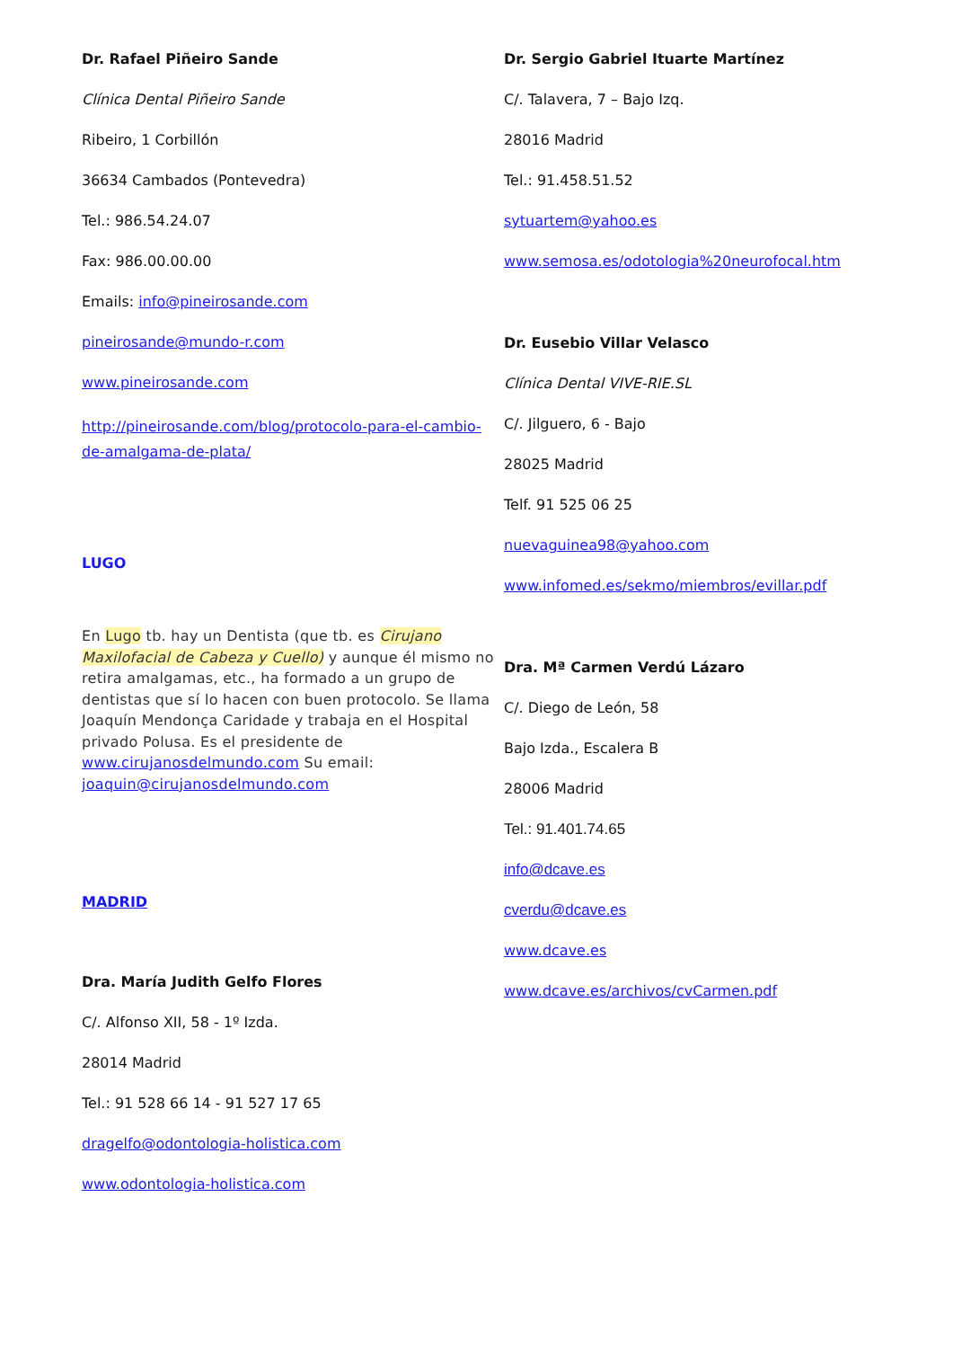Dr. Rafael Piñeiro Sande
Clínica Dental Piñeiro Sande
Ribeiro, 1 Corbillón
36634 Cambados (Pontevedra)
Tel.: 986.54.24.07
Fax: 986.00.00.00
Emails: info@pineirosande.com
pineirosande@mundo-r.com
www.pineirosande.com
http://pineirosande.com/blog/protocolo-para-el-cambio-de-amalgama-de-plata/
LUGO
En Lugo tb. hay un Dentista (que tb. es Cirujano Maxilofacial de Cabeza y Cuello) y aunque él mismo no retira amalgamas, etc., ha formado a un grupo de dentistas que sí lo hacen con buen protocolo. Se llama Joaquín Mendonça Caridade y trabaja en el Hospital privado Polusa. Es el presidente de www.cirujanosdelmundo.com Su email: joaquin@cirujanosdelmundo.com
MADRID
Dra. María Judith Gelfo Flores
C/. Alfonso XII, 58 - 1º Izda.
28014 Madrid
Tel.: 91 528 66 14 - 91 527 17 65
dragelfo@odontologia-holistica.com
www.odontologia-holistica.com
Dr. Sergio Gabriel Ituarte Martínez
C/. Talavera, 7 – Bajo Izq.
28016 Madrid
Tel.: 91.458.51.52
sytuartem@yahoo.es
www.semosa.es/odotologia%20neurofocal.htm
Dr. Eusebio Villar Velasco
Clínica Dental VIVE-RIE.SL
C/. Jilguero, 6 - Bajo
28025 Madrid
Telf. 91 525 06 25
nuevaguinea98@yahoo.com
www.infomed.es/sekmo/miembros/evillar.pdf
Dra. Mª Carmen Verdú Lázaro
C/. Diego de León, 58
Bajo Izda., Escalera B
28006 Madrid
Tel.: 91.401.74.65
info@dcave.es
cverdu@dcave.es
www.dcave.es
www.dcave.es/archivos/cvCarmen.pdf